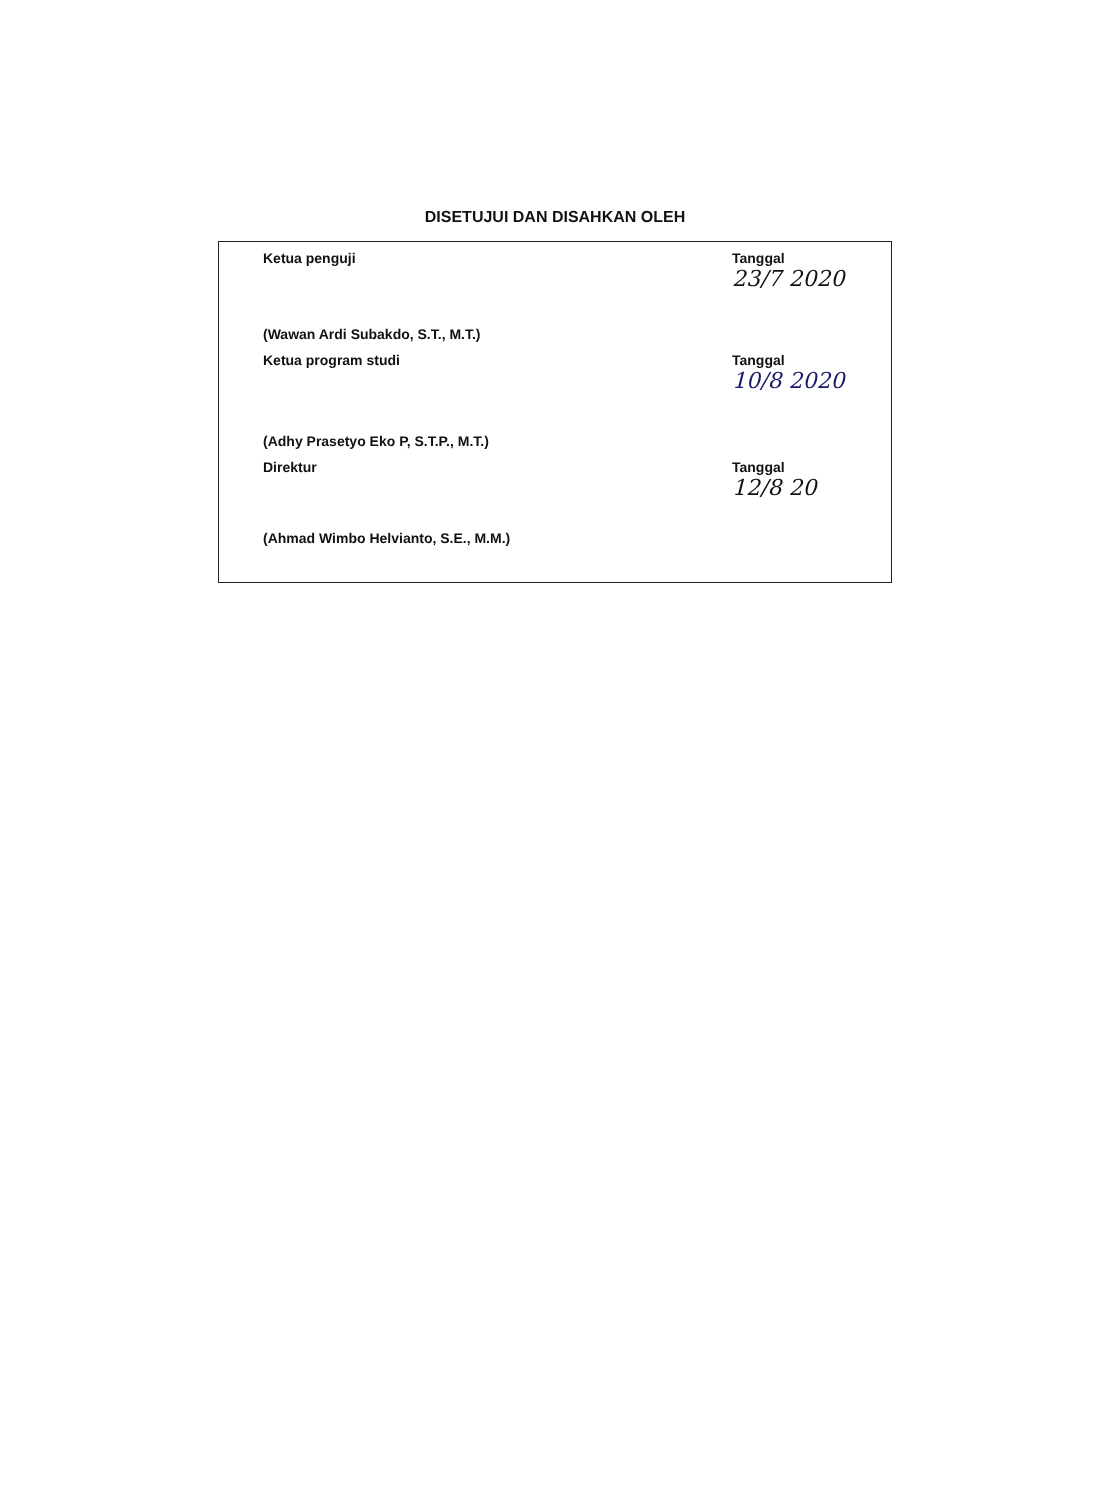DISETUJUI DAN DISAHKAN OLEH
Ketua penguji Tanggal
23/7 2020
(Wawan Ardi Subakdo, S.T., M.T.)
Ketua program studi Tanggal
10/8 2020
(Adhy Prasetyo Eko P, S.T.P., M.T.)
Direktur Tanggal
12/8 20
(Ahmad Wimbo Helvianto, S.E., M.M.)